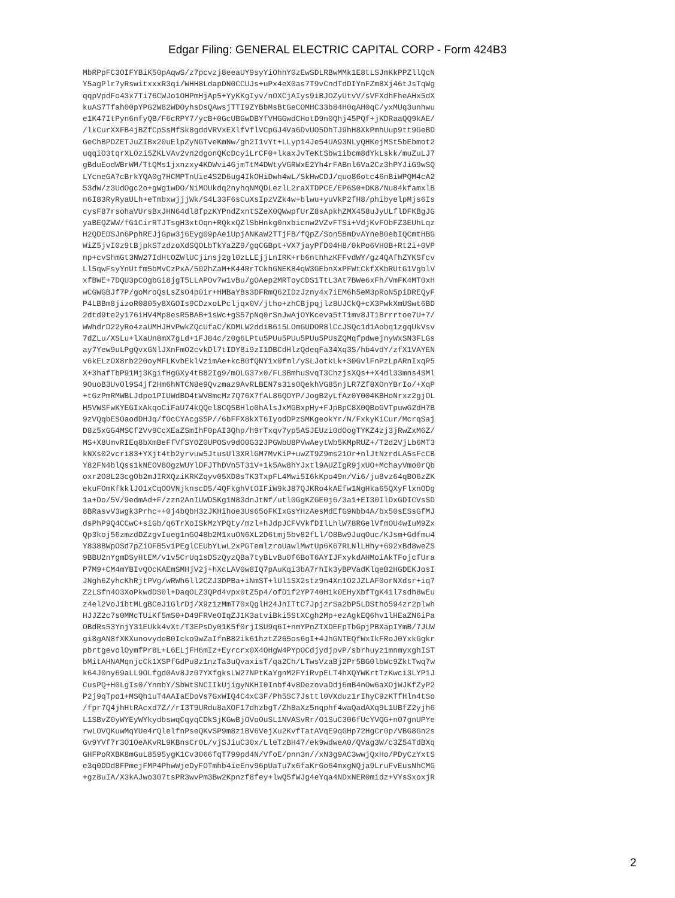Edgar Filing: GENERAL ELECTRIC CAPITAL CORP - Form 424B3
MbRPpFC3OIFYBiK50pAqwS/z7pcvzj8eeaUY9syYiOhhY0zEwSDLRBwMMk1E8tLSJmKkPPZllQcN
Y5agPlr7yRswitxxxR3qi/WHH8LdapDN0CCUJs+uPx4eX0as7T9vCndTdDIYnFZm8Xj46tJsTqWg
qqpVpdFo43x7Ti76CWJo1OHPmHjAp5+YyKKgIyv/nOXCjAIys9iBJOZyUtvV/sVFXdhFheAHx5dX
kuAS7Tfah00pYPG2W82WDOyhsDsQAwsjTTI9ZYBbMsBtGeCOMHC33b84H0qAH0qC/yxMUq3unhwu
e1K47ItPyn6nfyQB/F6cRPY7/ycB+0GcUBGwDBYfVHGGwdCHotD9n0Qhj45PQf+jKDRaaQQ9kAE/
/lkCurXXFB4jBZfCpSsMfSk8gddVRVxEXlfVflVCpGJ4Va6DvUO5DhTJ9hH8XkPmhUup9tt9GeBD
GeChBPDZETJuZIBx20uElpZyNGTveKmNw/gh2I1vYt+LLyp14Je54UA93NLyQHKejMSt5bEbmot2
uqqiO3tqrXLOzi5ZKLVAv2vn2dgonQKcDcyiLrCF0+lkaxJvTeKtSbw1ibcm8dYkLskk/muZuLJ7
gBduEodWBrWM/TtQMs1jxnzxy4KDWvi4GjmTtM4DWtyVGRWxE2Yh4rFABnl6Va2Cz3hPYJiG9wSQ
LYcneGA7cBrkYQA0g7HCMPTnUie4S2D6ug4IkOHiDwh4wL/SkHwCDJ/quo86otc46nBiWPQM4cA2
53dW/z3UdOgc2o+gWg1wDO/NiMOUkdq2nyhqNMQDLezlL2raXTDPCE/EP6S0+DK8/Nu84kfamxlB
n6I83RyRyaULh+eTmbxwjjjWk/S4L33F6sCuXsIpzVZk4w+blwu+yuVkP2fH8/phibyelpMjs6Is
cysF87rsohaVUrsBxJHN64dl8fpzKYPndZxntSZeX0QWwpfUrZ8sApkhZMX458uJyULflDFKBgJG
yaBEQZWW/fG1CirRTJTsgH3xtOqn+RQkxQZlSbHnkg0nxbicnw2VZvFTSi+VdjKvFObFZ3EUhLqz
H2QDEDSJn6PphREJjGpw3j6Eyg09pAeiUpjANKaW2TTjFB/fQpZ/Son5BmDvAYneB0ebIQCmtHBG
WiZ5jvI0z9tBjpkSTzdzoXdSQOLbTkYa2Z9/gqCGBpt+VX7jayPfD04H8/0kPo6VH0B+Rt2i+0VP
np+cvShmGt3NW27IdHtOZWlUCjinsj2gl0zLLEjjLnIRK+rb6nthhzKFFvdWY/gz4QAfhZYKSfcv
Ll5qwFsyYnUtfm5bMvCzPxA/502hZaM+K44RrTCkhGNEK84qW3GEbnXxPFWtCkfXKbRUtG1VgblV
xfBWE+7DQU3pCOgbGi8jgT5LLAPOv7w1vBu/gOAep2MRToyCDS1TtL3At7BWe6xFh/VmFK4MT0xH
wCGWGBJf7P/goMroQsLsZsO4p0ir+HMBaYBs3DFRmQ62IDzJzny4x7iEM6h5eM3pRoN5piDREQyF
P4LBBm8jizoR0805y8XGOIs9CDzxoLPcljqx0V/jtho+zhCBjpqjlz8UJCkQ+cX3PwkXmUSwt6BD
2dtd9te2y176iHV4Mp8esR5BAB+1sWc+gS57pNq0rSnJwAjOYKceva5tT1mv8JT1Brrrtoe7U+7/
WWhdrD22yRo4zaUMHJHvPwkZQcUfaC/KDMLW2ddiB615LOmGUDOR8lCcJSQc1d1Aobq1zgqUkVsv
7dZLu/XSLu+lXaUn8mX7gLd+1FJ84c/z0g6LPtu5PUu5PUu5PUu5PUsZQMqfpdwejnyWxSN3FLGs
ay7Yew9uLPgQvxGNlJXnFmO2cvkDl7tIDY8i9zI1DBCdHlzQdeqFa34Xq3S/hb4vdY/zfX1VAYEN
v6kELzOX8rb220oyMFLKvbEklVzimAe+kcB0fQNY1x0fml/ySLJotkLk+30GvlFnPzLpARnIxqP5
X+3hafTbP91Mj3KgifHgGXy4tB82Ig9/mOLG37x0/FLSBmhuSvqT3ChzjsXQs++X4dl33mns4SMl
9OuoB3UvOl9S4jf2Hm6hNTCN8e9Qvzmaz9AvRLBEN7s31s0QekhVG85njLR7Zf8XOnYBrIo/+XqP
+tGzPmRMWBLJdpo1PIUWdBD4tWV8mcMz7Q76X7fAL86QOYP/JogB2yLfAz0Y004KBHoNrxz2gjOL
H5VWSFwKYEGIxAkqoCiFaU74kQQel8CQ5BHlo0hAlsJxMGBxpHy+FJpBpC8X0QBoGVTpuwG2dH7B
9zVQqbESOaodDHJq/fOcCYAcgS5P//6bFFX8kXT6IyodDPzSMKgeokYr/N/FxkyKiCur/McrqSaj
D8z5xGG4MSCf2Vv9CcXEaZSmIhF0pAI3Qhp/h9rTxqv7yp5ASJEUzi0dOogTYKZ4zj3jRwZxM6Z/
MS+X8UmvRIEq8bXmBeFfVfSYOZ0UPOSv9dO0G32JPGWbU8PVwAeytWb5KMpRUZ+/T2d2VjLb6MT3
kNXs02vcri83+YXjt4tb2yrvuw5JtusUl3XRlGM7MvKiP+uwZT9Z9ms21Or+nlJtNzrdLA5sFcCB
Y82FN4blQss1kNEOV8OgzWUYlDFJThDVn5T31V+1k5Aw8hYJxtl9AUZIgR9jxUO+MchayVmo0rQb
oxr2O8L23cgOb2mJIRXQziKRKZqyv05XD8sTK3TxpFL4Mwi5I6kKpo49n/Vi6/ju8vz64qBO6zZK
ekuFOmKfkklJO1xCqOOVNjknscD5/4QFkghVtOIFiW9kJ87QJKRo4kAEfw1NgHka65QXyFlxnODg
1a+Do/5V/9edmAd+F/zzn2AnIUWDSKg1N83dnJtNf/utl0GgKZGE0j6/3a1+EI30IlDxGDICVsSD
8BRasvV3wgk3Prhc++0j4bQbH3zJKHihoe3Us65oFKIxGsYHzAesMdEfG9Nbb4A/bx50sESsGfMJ
dsPhP9Q4CCwC+siGb/q6TrXoISkMzYPQty/mzl+hJdpJCFVVkfDIlLhlW78RGelVfmOU4wIuM9Zx
Qp3koj56zmzdDZzgvIueg1nGO48b2M1xuON6XL2D6tmj5bv82fLl/O8Bw9JuqOuc/KJsm+Gdfmu4
Y838BWpOSd7pZiOFB5viPEglCEUbYLwL2xPGTemlzroUawlMwtUp6K67RLNlLHhy+692xBd8weZS
9BBU2nYgmDSyHtEM/v1v5CrUq1sDSzQyzQBa7tyBLvBu0f6BoT6AYIJFxykdAHMoiAkTFojcfUra
P7M9+CM4mYBIvQOcKAEmSMHjV2j+hXcLAV0w8IQ7pAuKqi3bA7rhIk3yBPVadKlqeB2HGDEKJosI
JNgh6ZyhcKhRjtPVg/wRWh6ll2CZJ3DPBa+iNmST+lUl1SX2stz9n4Xn1O2JZLAF0orNXdsr+iq7
Z2LSfn4O3XoPkwdDS0l+DaqOLZ3QPd4vpx0tZ5p4/ofD1f2YP740H1k0EHyXbfTgK41l7sdh8wEu
z4el2VoJ1btMLgBCeJ1GlrDj/X9z1zMmT70xQglH24JnITtC7JpjzrSa2bP5LDStho594zr2plwh
HJJZ2c7s0MMcTUiKf5mS0+D49FRVeOIqZJ1K3atviBki5StXCgh2Mp+ezAgkEQ6hv1lHEaZN6iPa
OBdRs53YnjY31EUkk4vXt/T3EPsDy01K5f0rjISU9q6I+nmYPnZTXDEFpTbGpjPBXapIYmB/7JUW
gi8gAN8fXKXunovydeB0Icko9wZaIfnB82ik61hztZ265os6gI+4JhGNTEQfWxIkFRoJ0YxkGgkr
pbrtgevolOymfPr8L+L6ELjFH6mIz+Eyrcrx0X4OHgW4PYpOCdjydjpvP/sbrhuyz1mnmyxghIST
bMitAHNAMqnjcCk1XSPfGdPu8z1nzTa3uQvaxisT/qa2Ch/LTwsVzaBj2Pr5BG0lbWc9ZktTwq7w
k64J0ny69aLL9OLfgd0Av8Jz07YXfgksLW27NPtKaYgnM2FYiRvpELT4hXQYWKrtTzKwci3LYP1J
CusPQ+H0LgIs0/YnmbY/SbWtSNCIIkUjigyNKHI0Inbf4v8DezovaDdj6mB4nOw6aXOjWJKfZyP2
P2j9qTpo1+MSQh1uT4AAIaEDoVs7GxWIQ4C4xC3F/Ph5SC7Jsttl0VXduz1rIhyC9zKTfHln4tSo
/fpr7Q4jhHtRAcxd7Z//rI3T9URdu8aXOF17dhzbgT/Zh8aXz5nqphf4waQadAXq9L1UBfZ2yjh6
L1SBvZ0yWYEyWYkydbswqCqyqCDkSjKGwBjOVoOuSL1NVASvRr/O1SuC306fUcYVQG+nO7gnUPYe
rwLOVQKuwMqYUe4rQlelfnPseQKvSP9m8z1BV6VejXu2KvfTatAVqE9qGHp72HgCr0p/VBG8Gn2s
Gv9YVf7r3O1OeAKvRL9KBnsCr0L/vjSJiuC30x/LleTzBH47/ek9wdweA0/QVag3W/c3Z54TdBXq
GHFPoRXBK8mGuL8595ygK1Cv3066fqT799pd4N/VfoE/pnn3n//xN3g9AC3wwjQxHo/PDyCzYxtS
e3q0DDd8FPmejFMP4PhwWjeDyFOTmhb4ieEnv96pUaTu7x6faKrGo64mxgNQja9LruFvEusNhCMG
+gz8uIA/X3kAJwo307tsPR3wvPm3Bw2Kpnzf8fey+lwQ5fWJg4eYqa4NDxNER0midz+VYsSxoxjR
2